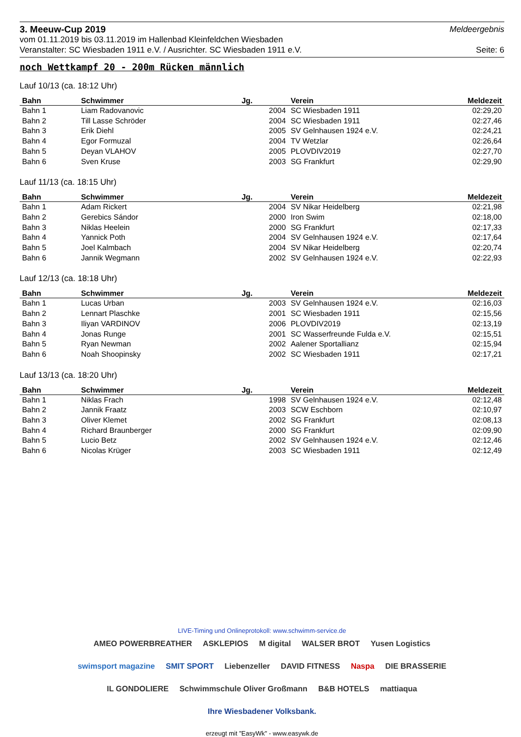3. Meeuw-Cup 2019 Meldeergebnis
vom 01.11.2019 bis 03.11.2019 im Hallenbad Kleinfeldchen Wiesbaden
Veranstalter: SC Wiesbaden 1911 e.V. / Ausrichter. SC Wiesbaden 1911 e.V. Seite: 6
noch Wettkampf 20 - 200m Rücken männlich
Lauf 10/13 (ca. 18:12 Uhr)
| Bahn | Schwimmer | Jg. | Verein | Meldezeit |
| --- | --- | --- | --- | --- |
| Bahn 1 | Liam Radovanovic | 2004 | SC Wiesbaden 1911 | 02:29,20 |
| Bahn 2 | Till Lasse Schröder | 2004 | SC Wiesbaden 1911 | 02:27,46 |
| Bahn 3 | Erik Diehl | 2005 | SV Gelnhausen 1924 e.V. | 02:24,21 |
| Bahn 4 | Egor Formuzal | 2004 | TV Wetzlar | 02:26,64 |
| Bahn 5 | Deyan VLAHOV | 2005 | PLOVDIV2019 | 02:27,70 |
| Bahn 6 | Sven Kruse | 2003 | SG Frankfurt | 02:29,90 |
Lauf 11/13 (ca. 18:15 Uhr)
| Bahn | Schwimmer | Jg. | Verein | Meldezeit |
| --- | --- | --- | --- | --- |
| Bahn 1 | Adam Rickert | 2004 | SV Nikar Heidelberg | 02:21,98 |
| Bahn 2 | Gerebics Sándor | 2000 | Iron Swim | 02:18,00 |
| Bahn 3 | Niklas Heelein | 2000 | SG Frankfurt | 02:17,33 |
| Bahn 4 | Yannick Poth | 2004 | SV Gelnhausen 1924 e.V. | 02:17,64 |
| Bahn 5 | Joel Kalmbach | 2004 | SV Nikar Heidelberg | 02:20,74 |
| Bahn 6 | Jannik Wegmann | 2002 | SV Gelnhausen 1924 e.V. | 02:22,93 |
Lauf 12/13 (ca. 18:18 Uhr)
| Bahn | Schwimmer | Jg. | Verein | Meldezeit |
| --- | --- | --- | --- | --- |
| Bahn 1 | Lucas Urban | 2003 | SV Gelnhausen 1924 e.V. | 02:16,03 |
| Bahn 2 | Lennart Plaschke | 2001 | SC Wiesbaden 1911 | 02:15,56 |
| Bahn 3 | Iliyan VARDINOV | 2006 | PLOVDIV2019 | 02:13,19 |
| Bahn 4 | Jonas Runge | 2001 | SC Wasserfreunde Fulda e.V. | 02:15,51 |
| Bahn 5 | Ryan Newman | 2002 | Aalener Sportallianz | 02:15,94 |
| Bahn 6 | Noah Shoopinsky | 2002 | SC Wiesbaden 1911 | 02:17,21 |
Lauf 13/13 (ca. 18:20 Uhr)
| Bahn | Schwimmer | Jg. | Verein | Meldezeit |
| --- | --- | --- | --- | --- |
| Bahn 1 | Niklas Frach | 1998 | SV Gelnhausen 1924 e.V. | 02:12,48 |
| Bahn 2 | Jannik Fraatz | 2003 | SCW Eschborn | 02:10,97 |
| Bahn 3 | Oliver Klemet | 2002 | SG Frankfurt | 02:08,13 |
| Bahn 4 | Richard Braunberger | 2000 | SG Frankfurt | 02:09,90 |
| Bahn 5 | Lucio Betz | 2002 | SV Gelnhausen 1924 e.V. | 02:12,46 |
| Bahn 6 | Nicolas Krüger | 2003 | SC Wiesbaden 1911 | 02:12,49 |
LIVE-Timing und Onlineprotokoll: www.schwimm-service.de
AMEO POWERBREATHER ASKLEPIOS M digital WALSER BROT Yusen Logistics swimsport magazine SMIT SPORT Liebenzeller DAVID FITNESS Naspa DIE BRASSERIE IL GONDOLIERE Schwimmschule Oliver Großmann B&B HOTELS mattiaqua Ihre Wiesbadener Volksbank.
erzeugt mit "EasyWk" - www.easywk.de